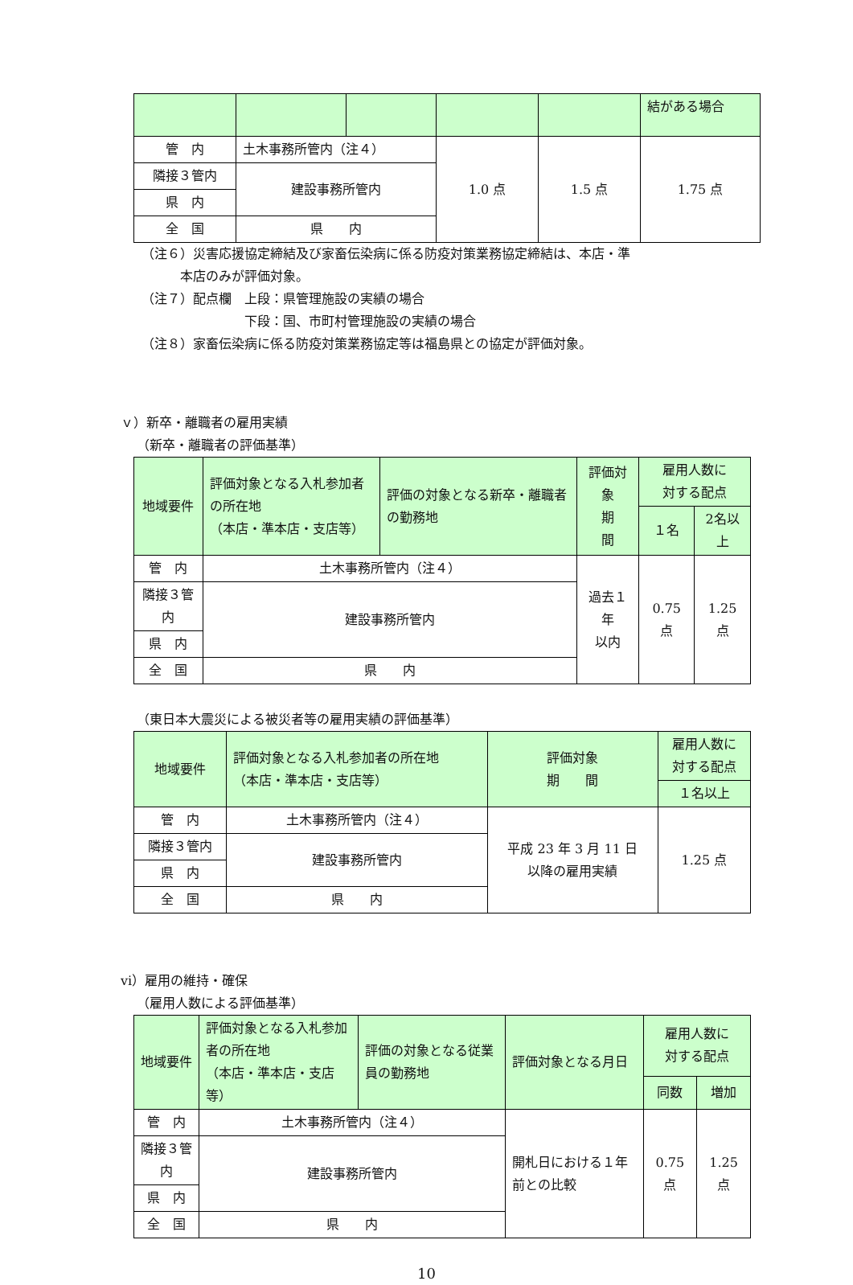| | | | | | 結がある場合 |
| 管 内 | 土木事務所管内（注４） | | 1.0 点 | 1.5 点 | 1.75 点 |
| 隣接３管内 | 建設事務所管内 | | | | |
| 県 内 | | | | | |
| 全 国 | 県 内 | | | | |
（注６）災害応援協定締結及び家畜伝染病に係る防疫対策業務協定締結は、本店・準
　　　本店のみが評価対象。
（注７）配点欄　上段：県管理施設の実績の場合
　　　　　　　　下段：国、市町村管理施設の実績の場合
（注８）家畜伝染病に係る防疫対策業務協定等は福島県との協定が評価対象。
ｖ）新卒・離職者の雇用実績
（新卒・離職者の評価基準）
| 地域要件 | 評価対象となる入札参加者の所在地 （本店・準本店・支店等） | 評価の対象となる新卒・離職者の勤務地 | 評価対象 期 間 | 雇用人数に 対する配点 | |
| | | | | １名 | 2名以上 |
| 管 内 | 土木事務所管内（注４） | | 過去１年 以内 | 0.75 点 | 1.25 点 |
| 隣接３管内 | 建設事務所管内 | | | | |
| 県 内 | | | | | |
| 全 国 | 県 内 | | | | |
（東日本大震災による被災者等の雇用実績の評価基準）
| 地域要件 | 評価対象となる入札参加者の所在地 （本店・準本店・支店等） | 評価対象 期 間 | 雇用人数に 対する配点 |
| | | | １名以上 |
| 管 内 | 土木事務所管内（注４） | 平成 23 年 3 月 11 日 以降の雇用実績 | 1.25 点 |
| 隣接３管内 | 建設事務所管内 | | |
| 県 内 | | | |
| 全 国 | 県 内 | | |
ⅵ）雇用の維持・確保
（雇用人数による評価基準）
| 地域要件 | 評価対象となる入札参加者の所在地 （本店・準本店・支店等） | 評価の対象となる従業員の勤務地 | 評価対象となる月日 | 雇用人数に 対する配点 | |
| | | | | 同数 | 増加 |
| 管 内 | 土木事務所管内（注４） | | 開札日における１年前との比較 | 0.75 点 | 1.25 点 |
| 隣接３管内 | 建設事務所管内 | | | | |
| 県 内 | | | | | |
| 全 国 | 県 内 | | | | |
10